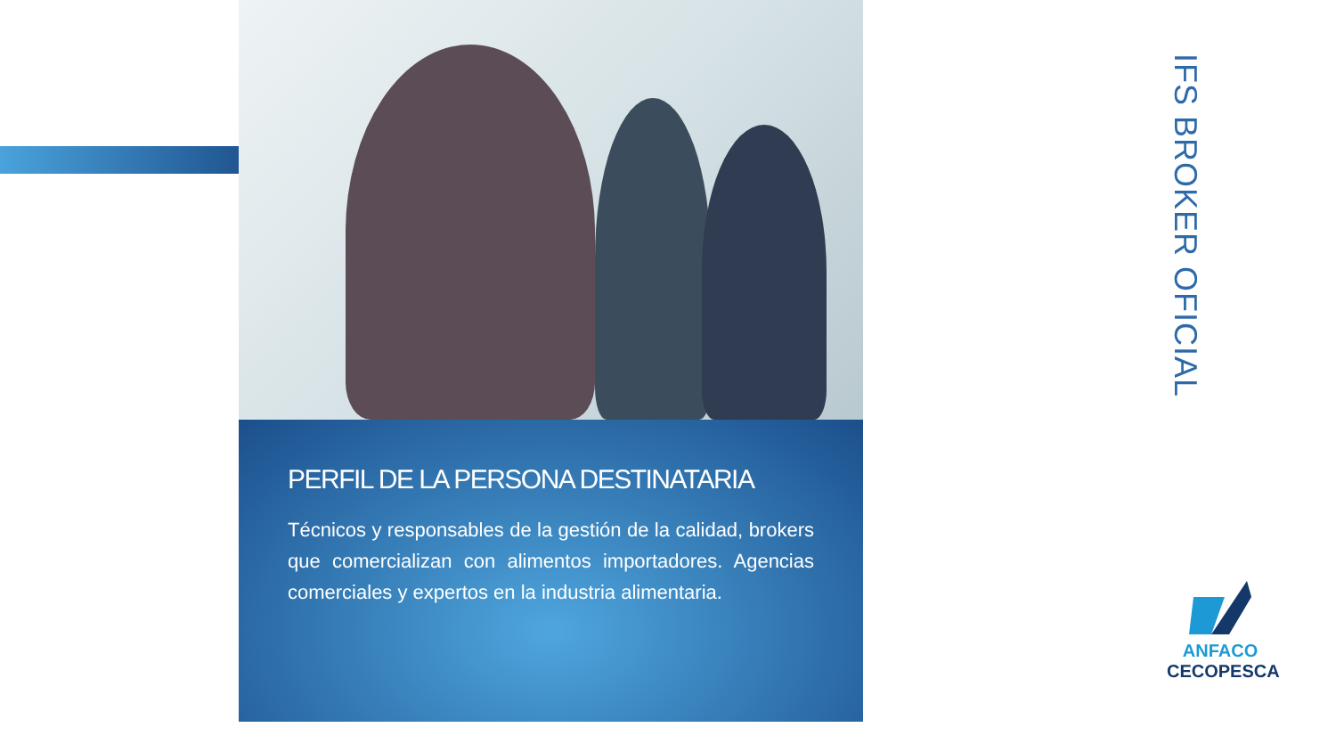PERFIL DE LA PERSONA DESTINATARIA
Técnicos y responsables de la gestión de la calidad, brokers que comercializan con alimentos importadores. Agencias comerciales y expertos en la industria alimentaria.
IFS BROKER OFICIAL
ANFACO
CECOPESCA